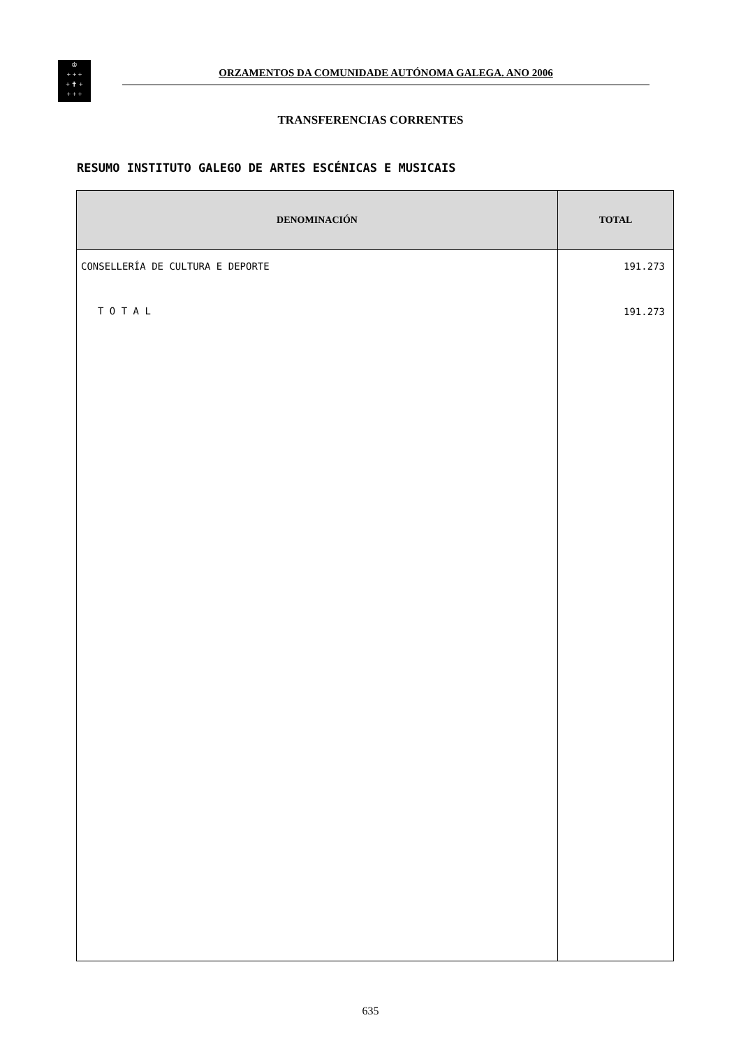♔
+ + +
+ ✝ +
+ + +
ORZAMENTOS DA COMUNIDADE AUTÓNOMA GALEGA. ANO 2006
TRANSFERENCIAS CORRENTES
RESUMO INSTITUTO GALEGO DE ARTES ESCÉNICAS E MUSICAIS
| DENOMINACIÓN | TOTAL |
| --- | --- |
| CONSELLERÍA DE CULTURA E DEPORTE | 191.273 |
| T O T A L | 191.273 |
635